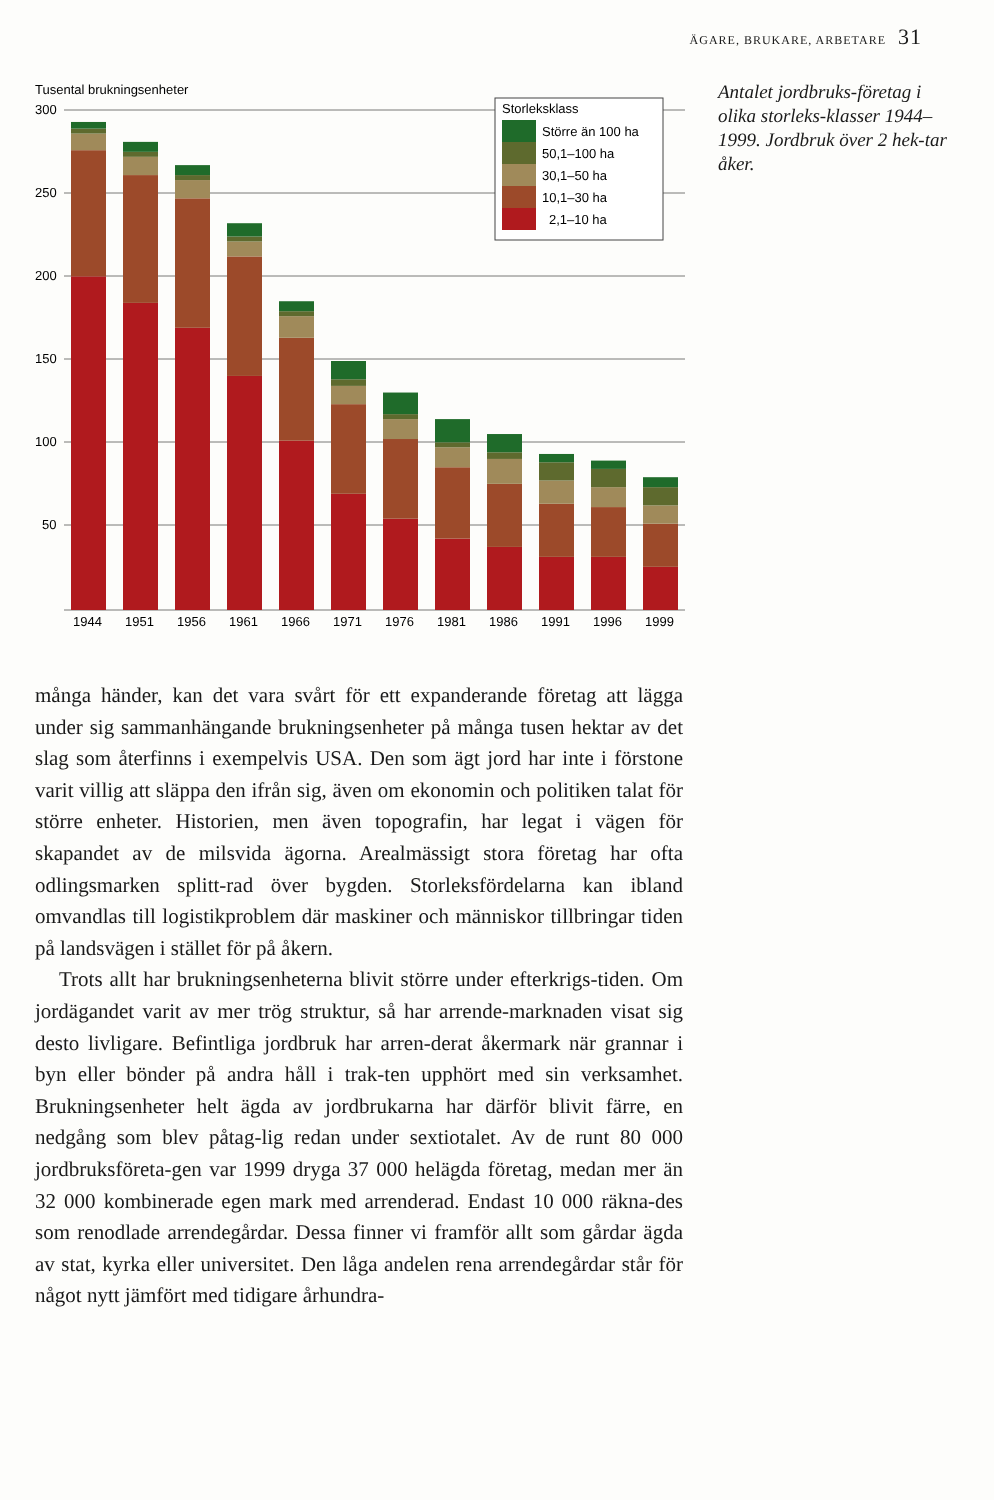ÄGARE, BRUKARE, ARBETARE 31
Tusental brukningsenheter
300
250
200
150
100
50
1944
1951
1956
1961
1966
1971
1976
1981
1986
1991
1996
1999
Storleksklass
Större än 100 ha
50,1–100 ha
30,1–50 ha
10,1–30 ha
2,1–10 ha
Antalet jordbruks-företag i olika storleks-klasser 1944–1999. Jordbruk över 2 hek-tar åker.
många händer, kan det vara svårt för ett expanderande företag att lägga under sig sammanhängande brukningsenheter på många tusen hektar av det slag som återfinns i exempelvis USA. Den som ägt jord har inte i förstone varit villig att släppa den ifrån sig, även om ekonomin och politiken talat för större enheter. Historien, men även topografin, har legat i vägen för skapandet av de milsvida ägorna. Arealmässigt stora företag har ofta odlingsmarken splitt-rad över bygden. Storleksfördelarna kan ibland omvandlas till logistikproblem där maskiner och människor tillbringar tiden på landsvägen i stället för på åkern.
Trots allt har brukningsenheterna blivit större under efterkrigs-tiden. Om jordägandet varit av mer trög struktur, så har arrende-marknaden visat sig desto livligare. Befintliga jordbruk har arren-derat åkermark när grannar i byn eller bönder på andra håll i trak-ten upphört med sin verksamhet. Brukningsenheter helt ägda av jordbrukarna har därför blivit färre, en nedgång som blev påtag-lig redan under sextiotalet. Av de runt 80 000 jordbruksföreta-gen var 1999 dryga 37 000 helägda företag, medan mer än 32 000 kombinerade egen mark med arrenderad. Endast 10 000 räkna-des som renodlade arrendegårdar. Dessa finner vi framför allt som gårdar ägda av stat, kyrka eller universitet. Den låga andelen rena arrendegårdar står för något nytt jämfört med tidigare århundra-